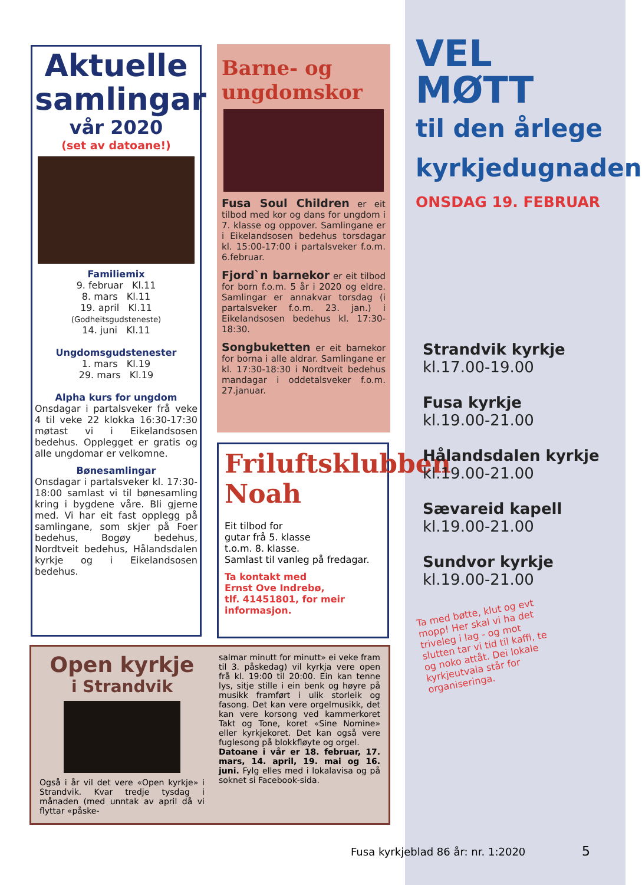Aktuelle
samlingar
vår 2020
(set av datoane!)
Familiemix
9. februar Kl.11
8. mars Kl.11
19. april Kl.11
(Godheitsgudsteneste)
14. juni Kl.11
Ungdomsgudstenester
1. mars Kl.19
29. mars Kl.19
Alpha kurs for ungdom
Onsdagar i partalsveker frå veke 4 til veke 22 klokka 16:30-17:30 møtast vi i Eikelandsosen bedehus. Opplegget er gratis og alle ungdomar er velkomne.
Bønesamlingar
Onsdagar i partalsveker kl. 17:30-18:00 samlast vi til bønesamling kring i bygdene våre. Bli gjerne med. Vi har eit fast opplegg på samlingane, som skjer på Foer bedehus, Bogøy bedehus, Nordtveit bedehus, Hålandsdalen kyrkje og i Eikelandsosen bedehus.
Barne- og
ungdomskor
Fusa Soul Children er eit tilbod med kor og dans for ungdom i 7. klasse og oppover. Samlingane er i Eikelandsosen bedehus torsdagar kl. 15:00-17:00 i partalsveker f.o.m. 6.februar.
Fjord`n barnekor er eit tilbod for born f.o.m. 5 år i 2020 og eldre. Samlingar er annakvar torsdag (i partalsveker f.o.m. 23. jan.) i Eikelandsosen bedehus kl. 17:30-18:30.
Songbuketten er eit barnekor for borna i alle aldrar. Samlingane er kl. 17:30-18:30 i Nordtveit bedehus mandagar i oddetalsveker f.o.m. 27.januar.
Friluftsklubben
Noah
Eit tilbod for
gutar frå 5. klasse
t.o.m. 8. klasse.
Samlast til vanleg på fredagar.
Ta kontakt med
Ernst Ove Indrebø,
tlf. 41451801, for meir
informasjon.
Open kyrkje
i Strandvik
Også i år vil det vere «Open kyrkje» i Strandvik. Kvar tredje tysdag i månaden (med unntak av april då vi flyttar «påske-
salmar minutt for minutt» ei veke fram til 3. påskedag) vil kyrkja vere open frå kl. 19:00 til 20:00. Ein kan tenne lys, sitje stille i ein benk og høyre på musikk framført i ulik storleik og fasong. Det kan vere orgelmusikk, det kan vere korsong ved kammerkoret Takt og Tone, koret «Sine Nomine» eller kyrkjekoret. Det kan også vere fuglesong på blokkfløyte og orgel.
Datoane i vår er 18. februar, 17. mars, 14. april, 19. mai og 16. juni. Fylg elles med i lokalavisa og på soknet si Facebook-sida.
VEL MØTT
til den årlege
kyrkjedugnaden
ONSDAG 19. FEBRUAR
Strandvik kyrkje
kl.17.00-19.00
Fusa kyrkje
kl.19.00-21.00
Hålandsdalen kyrkje
kl.19.00-21.00
Sævareid kapell
kl.19.00-21.00
Sundvor kyrkje
kl.19.00-21.00
Ta med bøtte, klut og evt mopp! Her skal vi ha det triveleg i lag - og mot slutten tar vi tid til kaffi, te og noko attåt. Dei lokale kyrkjeutvala står for organiseringa.
Fusa kyrkjeblad 86 år: nr. 1:2020 5